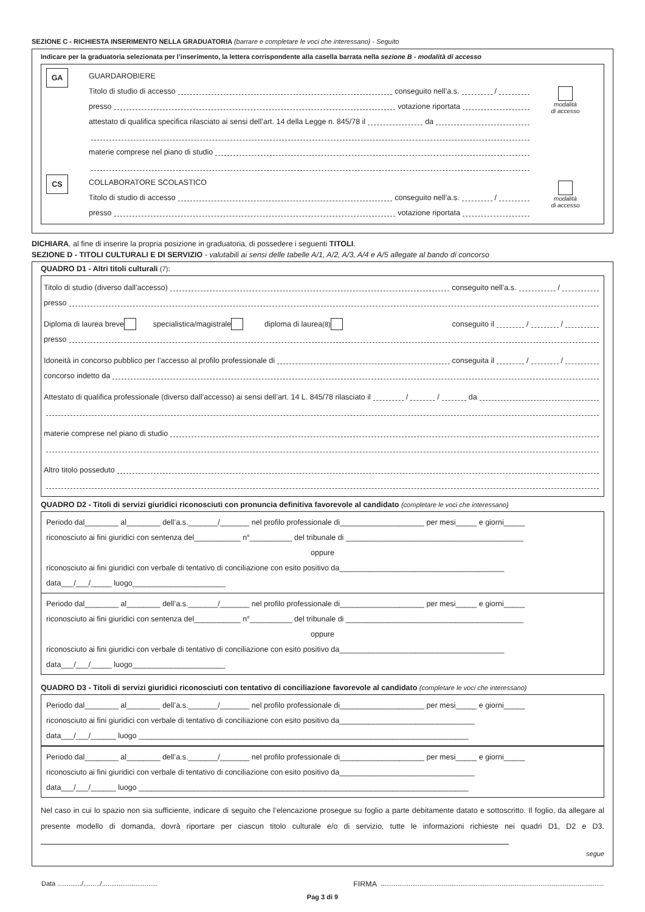SEZIONE C - RICHIESTA INSERIMENTO NELLA GRADUATORIA (barrare e completare le voci che interessano) - Seguito
Indicare per la graduatoria selezionata per l’inserimento, la lettera corrispondente alla casella barrata nella sezione B - modalità di accesso
GA
GUARDAROBIERE
Titolo di studio di accesso conseguito nell’a.s. /
presso votazione riportata
attestato di qualifica specifica rilasciato ai sensi dell’art. 14 della Legge n. 845/78 il da
materie comprese nel piano di studio
modalità
di accesso
CS
COLLABORATORE SCOLASTICO
Titolo di studio di accesso conseguito nell’a.s. /
presso votazione riportata
modalità
di accesso
DICHIARA, al fine di inserire la propria posizione in graduatoria, di possedere i seguenti TITOLI.
SEZIONE D - TITOLI CULTURALI E DI SERVIZIO - valutabili ai sensi delle tabelle A/1, A/2, A/3, A/4 e A/5 allegate al bando di concorso
QUADRO D1 - Altri titoli culturali (7):
Titolo di studio (diverso dall’accesso) conseguito nell’a.s. /
presso
Diploma di laurea breve specialistica/magistrale diploma di laurea (8) conseguito il / /
presso
Idoneità in concorso pubblico per l’accesso al profilo professionale di conseguita il / /
concorso indetto da
Attestato di qualifica professionale (diverso dall’accesso) ai sensi dell’art. 14 L. 845/78 rilasciato il / / da
materie comprese nel piano di studio
Altro titolo posseduto
QUADRO D2 - Titoli di servizi giuridici riconosciuti con pronuncia definitiva favorevole al candidato (completare le voci che interessano)
Periodo dal________ al________ dell’a.s._______/_______ nel profilo professionale di____________________ per mesi_____ e giorni_____
riconosciuto ai fini giuridici con sentenza del___________ n°__________ del tribunale di __________________________________________
oppure
riconosciuto ai fini giuridici con verbale di tentativo di conciliazione con esito positivo da_______________________________________
data___/___/_____ luogo______________________
Periodo dal________ al________ dell’a.s._______/_______ nel profilo professionale di____________________ per mesi_____ e giorni_____
riconosciuto ai fini giuridici con sentenza del___________ n°__________ del tribunale di __________________________________________
oppure
riconosciuto ai fini giuridici con verbale di tentativo di conciliazione con esito positivo da_______________________________________
data___/___/_____ luogo______________________
QUADRO D3 - Titoli di servizi giuridici riconosciuti con tentativo di conciliazione favorevole al candidato (completare le voci che interessano)
Periodo dal________ al________ dell’a.s._______/_______ nel profilo professionale di____________________ per mesi_____ e giorni_____
riconosciuto ai fini giuridici con verbale di tentativo di conciliazione con esito positivo da________________________________
data___/___/______ luogo ______________________________________________________________________________
Periodo dal________ al________ dell’a.s._______/_______ nel profilo professionale di____________________ per mesi_____ e giorni_____
riconosciuto ai fini giuridici con verbale di tentativo di conciliazione con esito positivo da________________________________
data___/___/______ luogo ______________________________________________________________________________
Nel caso in cui lo spazio non sia sufficiente, indicare di seguito che l’elencazione prosegue su foglio a parte debitamente datato e sottoscritto. Il foglio, da allegare al presente modello di domanda, dovrà riportare per ciascun titolo culturale e/o di servizio, tutte le informazioni richieste nei quadri D1, D2 e D3.
segue
Data ............./........./.............................. FIRMA ........................................................................................................................
Pag 3 di 9